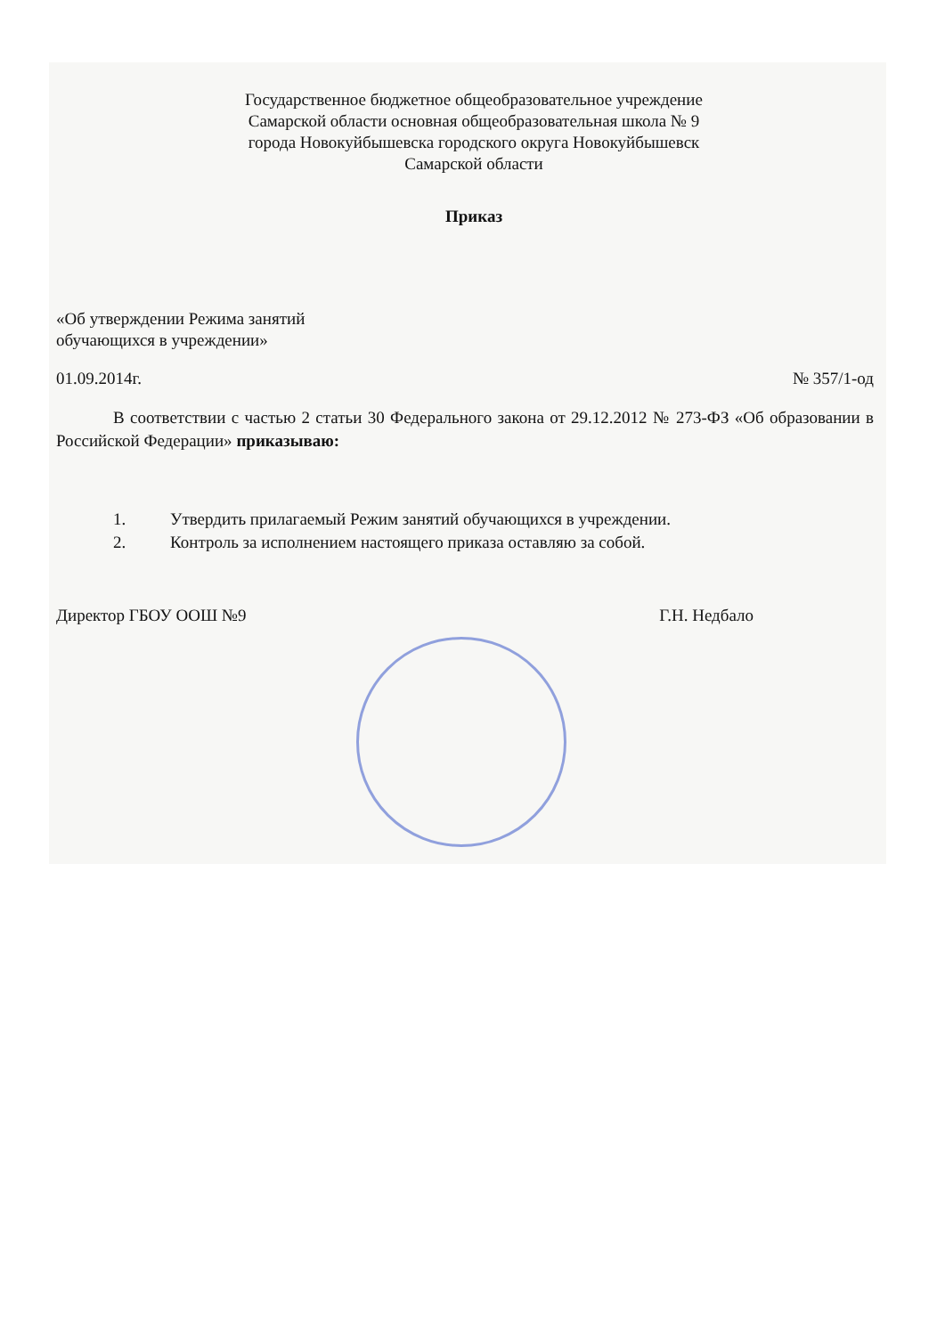Государственное бюджетное общеобразовательное учреждение
Самарской области основная общеобразовательная школа № 9
города Новокуйбышевска городского округа Новокуйбышевск
Самарской области
Приказ
«Об утверждении Режима занятий
обучающихся в учреждении»
01.09.2014г. № 357/1-од
В соответствии с частью 2 статьи 30 Федерального закона от 29.12.2012 № 273-ФЗ «Об образовании в Российской Федерации» приказываю:
1. Утвердить прилагаемый Режим занятий обучающихся в учреждении.
2. Контроль за исполнением настоящего приказа оставляю за собой.
Директор ГБОУ ООШ №9 Г.Н. Недбало